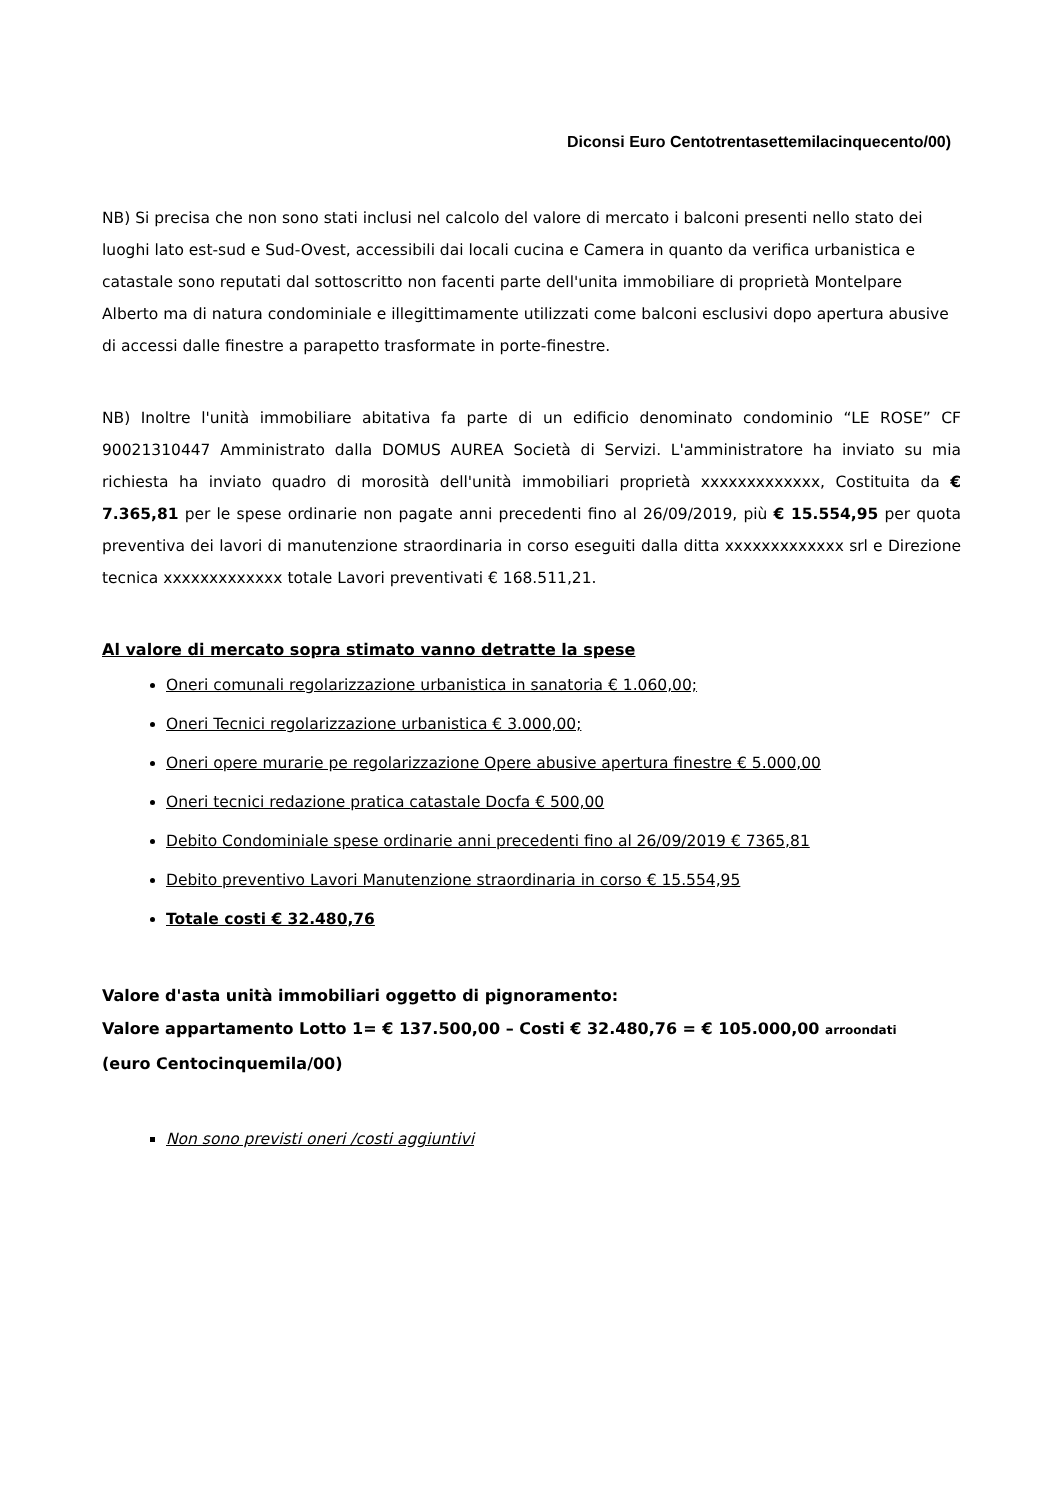Diconsi Euro Centotrentasettemilacinquecento/00)
NB) Si precisa che non sono stati inclusi nel calcolo del valore di mercato i balconi presenti nello stato dei luoghi lato est-sud e Sud-Ovest, accessibili dai locali cucina e Camera in quanto da verifica urbanistica e catastale sono reputati dal sottoscritto non facenti parte dell'unita immobiliare di proprietà Montelpare Alberto ma di natura condominiale e illegittimamente utilizzati come balconi esclusivi dopo apertura abusive di accessi dalle finestre a parapetto trasformate in porte-finestre.
NB) Inoltre l'unità immobiliare abitativa fa parte di un edificio denominato condominio “LE ROSE” CF 90021310447 Amministrato dalla DOMUS AUREA Società di Servizi. L'amministratore ha inviato su mia richiesta ha inviato quadro di morosità dell'unità immobiliari proprietà xxxxxxxxxxxxx, Costituita da € 7.365,81 per le spese ordinarie non pagate anni precedenti fino al 26/09/2019, più € 15.554,95 per quota preventiva dei lavori di manutenzione straordinaria in corso eseguiti dalla ditta xxxxxxxxxxxxx srl e Direzione tecnica xxxxxxxxxxxxx totale Lavori preventivati € 168.511,21.
Al valore di mercato sopra stimato vanno detratte la spese
Oneri comunali regolarizzazione urbanistica in sanatoria € 1.060,00;
Oneri Tecnici regolarizzazione urbanistica € 3.000,00;
Oneri opere murarie pe regolarizzazione Opere abusive apertura finestre € 5.000,00
Oneri tecnici redazione pratica catastale Docfa € 500,00
Debito Condominiale spese ordinarie anni precedenti fino al 26/09/2019 € 7365,81
Debito preventivo Lavori Manutenzione straordinaria in corso € 15.554,95
Totale costi € 32.480,76
Valore d'asta unità immobiliari oggetto di pignoramento:
Valore appartamento Lotto 1= € 137.500,00 – Costi € 32.480,76 = € 105.000,00 arroondati
(euro Centocinquemila/00)
Non sono previsti oneri /costi aggiuntivi